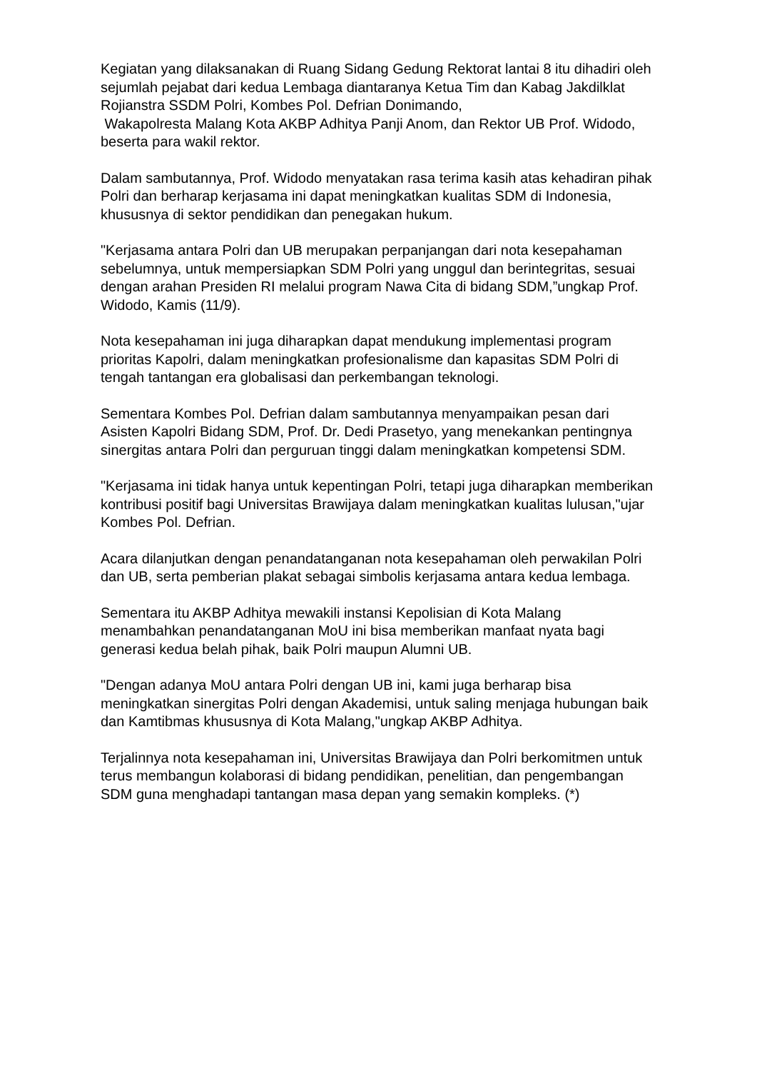Kegiatan yang dilaksanakan di Ruang Sidang Gedung Rektorat lantai 8 itu dihadiri oleh sejumlah pejabat dari kedua Lembaga diantaranya Ketua Tim dan Kabag Jakdilklat Rojianstra SSDM Polri, Kombes Pol. Defrian Donimando,
Wakapolresta Malang Kota AKBP Adhitya Panji Anom, dan Rektor UB Prof. Widodo, beserta para wakil rektor.
Dalam sambutannya, Prof. Widodo menyatakan rasa terima kasih atas kehadiran pihak Polri dan berharap kerjasama ini dapat meningkatkan kualitas SDM di Indonesia, khususnya di sektor pendidikan dan penegakan hukum.
"Kerjasama antara Polri dan UB merupakan perpanjangan dari nota kesepahaman sebelumnya, untuk mempersiapkan SDM Polri yang unggul dan berintegritas, sesuai dengan arahan Presiden RI melalui program Nawa Cita di bidang SDM,”ungkap Prof. Widodo, Kamis (11/9).
Nota kesepahaman ini juga diharapkan dapat mendukung implementasi program prioritas Kapolri, dalam meningkatkan profesionalisme dan kapasitas SDM Polri di tengah tantangan era globalisasi dan perkembangan teknologi.
Sementara Kombes Pol. Defrian dalam sambutannya menyampaikan pesan dari Asisten Kapolri Bidang SDM, Prof. Dr. Dedi Prasetyo, yang menekankan pentingnya sinergitas antara Polri dan perguruan tinggi dalam meningkatkan kompetensi SDM.
"Kerjasama ini tidak hanya untuk kepentingan Polri, tetapi juga diharapkan memberikan kontribusi positif bagi Universitas Brawijaya dalam meningkatkan kualitas lulusan,"ujar Kombes Pol. Defrian.
Acara dilanjutkan dengan penandatanganan nota kesepahaman oleh perwakilan Polri dan UB, serta pemberian plakat sebagai simbolis kerjasama antara kedua lembaga.
Sementara itu AKBP Adhitya mewakili instansi Kepolisian di Kota Malang menambahkan penandatanganan MoU ini bisa memberikan manfaat nyata bagi generasi kedua belah pihak, baik Polri maupun Alumni UB.
"Dengan adanya MoU antara Polri dengan UB ini, kami juga berharap bisa meningkatkan sinergitas Polri dengan Akademisi, untuk saling menjaga hubungan baik dan Kamtibmas khususnya di Kota Malang,"ungkap AKBP Adhitya.
Terjalinnya nota kesepahaman ini, Universitas Brawijaya dan Polri berkomitmen untuk terus membangun kolaborasi di bidang pendidikan, penelitian, dan pengembangan SDM guna menghadapi tantangan masa depan yang semakin kompleks. (*)